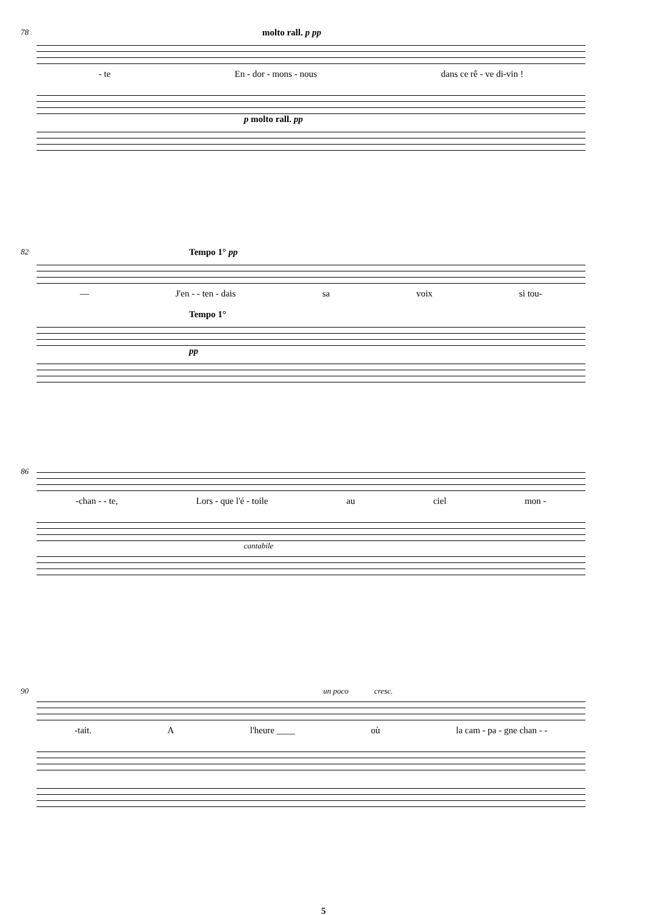78
molto rall. p pp
- te En - dor - mons - nous dans ce rê - ve di-vin !
p molto rall. pp
82
Tempo 1° pp
— J'en - - ten - dais sa voix si tou-
Tempo 1°
pp
86
-chan - - te, Lors - que l'é - toile au ciel mon -
cantabile
90
un poco cresc.
-tait. A l'heure ____ où la cam - pa - gne chan - -
5